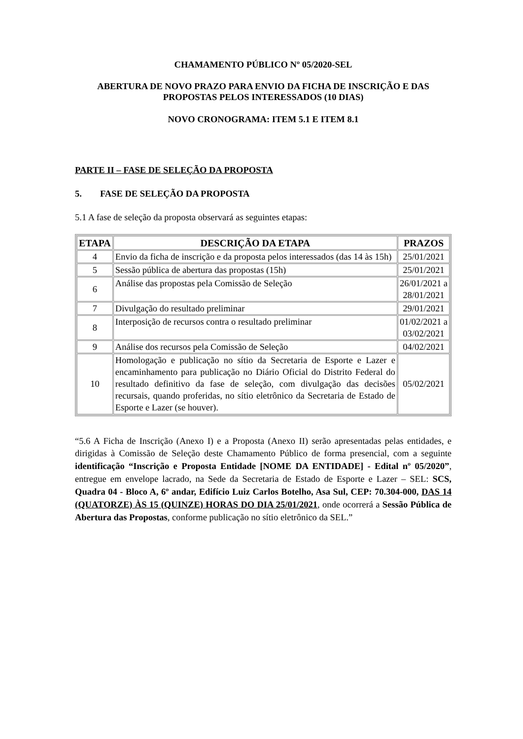CHAMAMENTO PÚBLICO Nº 05/2020-SEL
ABERTURA DE NOVO PRAZO PARA ENVIO DA FICHA DE INSCRIÇÃO E DAS PROPOSTAS PELOS INTERESSADOS (10 DIAS)
NOVO CRONOGRAMA: ITEM 5.1 E ITEM 8.1
PARTE II – FASE DE SELEÇÃO DA PROPOSTA
5. FASE DE SELEÇÃO DA PROPOSTA
5.1 A fase de seleção da proposta observará as seguintes etapas:
| ETAPA | DESCRIÇÃO DA ETAPA | PRAZOS |
| --- | --- | --- |
| 4 | Envio da ficha de inscrição e da proposta pelos interessados (das 14 às 15h) | 25/01/2021 |
| 5 | Sessão pública de abertura das propostas (15h) | 25/01/2021 |
| 6 | Análise das propostas pela Comissão de Seleção | 26/01/2021 a 28/01/2021 |
| 7 | Divulgação do resultado preliminar | 29/01/2021 |
| 8 | Interposição de recursos contra o resultado preliminar | 01/02/2021 a 03/02/2021 |
| 9 | Análise dos recursos pela Comissão de Seleção | 04/02/2021 |
| 10 | Homologação e publicação no sítio da Secretaria de Esporte e Lazer e encaminhamento para publicação no Diário Oficial do Distrito Federal do resultado definitivo da fase de seleção, com divulgação das decisões recursais, quando proferidas, no sítio eletrônico da Secretaria de Estado de Esporte e Lazer (se houver). | 05/02/2021 |
“5.6 A Ficha de Inscrição (Anexo I) e a Proposta (Anexo II) serão apresentadas pelas entidades, e dirigidas à Comissão de Seleção deste Chamamento Público de forma presencial, com a seguinte identificação “Inscrição e Proposta Entidade [NOME DA ENTIDADE] - Edital nº 05/2020”, entregue em envelope lacrado, na Sede da Secretaria de Estado de Esporte e Lazer – SEL: SCS, Quadra 04 - Bloco A, 6º andar, Edifício Luiz Carlos Botelho, Asa Sul, CEP: 70.304-000, DAS 14 (QUATORZE) ÀS 15 (QUINZE) HORAS DO DIA 25/01/2021, onde ocorrerá a Sessão Pública de Abertura das Propostas, conforme publicação no sítio eletrônico da SEL.”